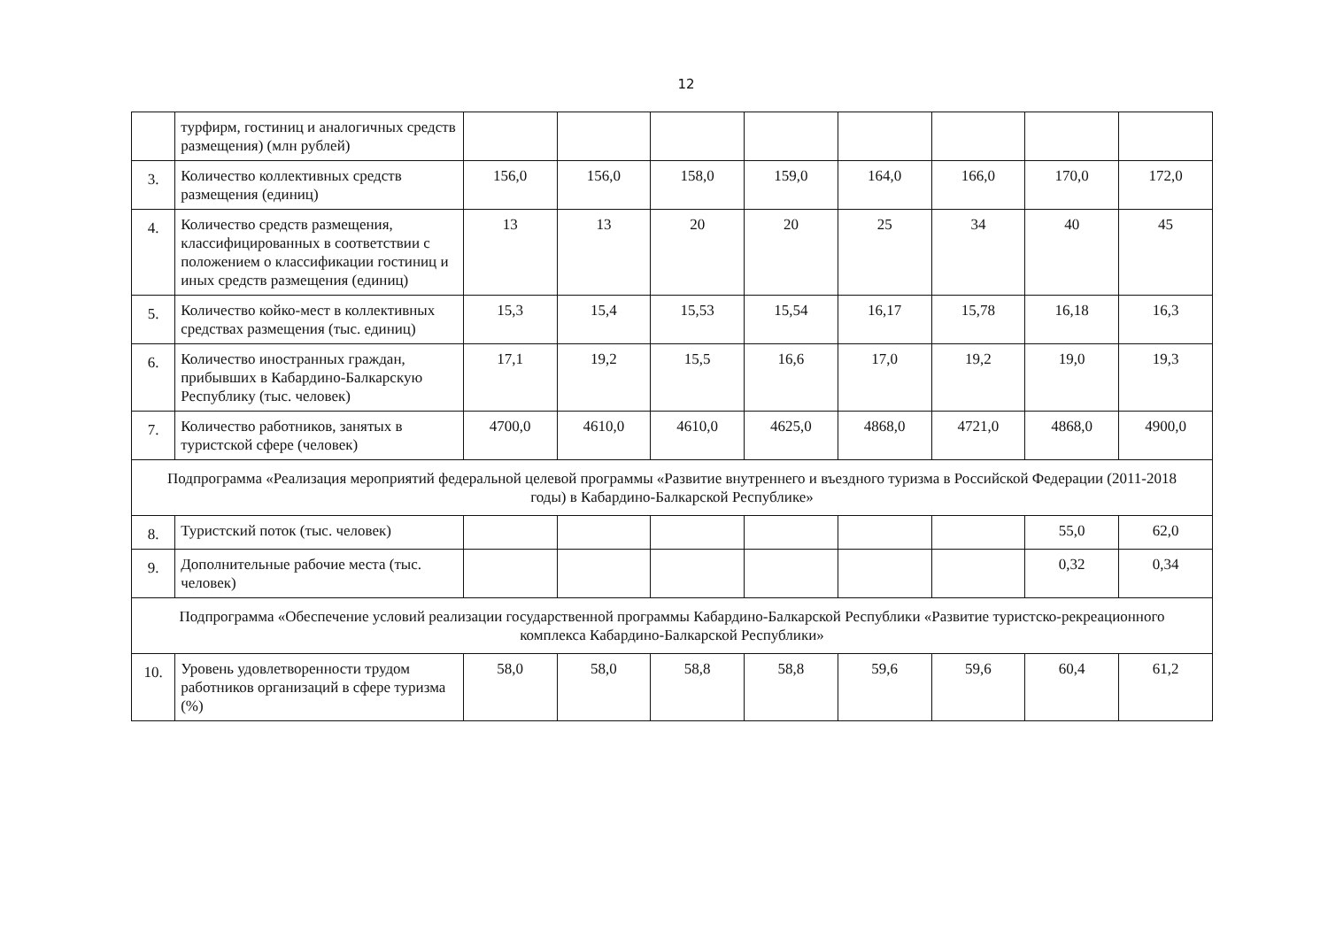12
| | турфирм, гостиниц и аналогичных средств размещения) (млн рублей) | | | | | | | | |
| 3. | Количество коллективных средств размещения (единиц) | 156,0 | 156,0 | 158,0 | 159,0 | 164,0 | 166,0 | 170,0 | 172,0 |
| 4. | Количество средств размещения, классифицированных в соответствии с положением о классификации гостиниц и иных средств размещения (единиц) | 13 | 13 | 20 | 20 | 25 | 34 | 40 | 45 |
| 5. | Количество койко-мест в коллективных средствах размещения (тыс. единиц) | 15,3 | 15,4 | 15,53 | 15,54 | 16,17 | 15,78 | 16,18 | 16,3 |
| 6. | Количество иностранных граждан, прибывших в Кабардино-Балкарскую Республику (тыс. человек) | 17,1 | 19,2 | 15,5 | 16,6 | 17,0 | 19,2 | 19,0 | 19,3 |
| 7. | Количество работников, занятых в туристской сфере (человек) | 4700,0 | 4610,0 | 4610,0 | 4625,0 | 4868,0 | 4721,0 | 4868,0 | 4900,0 |
| Подпрограмма «Реализация мероприятий федеральной целевой программы «Развитие внутреннего и въездного туризма в Российской Федерации (2011-2018 годы) в Кабардино-Балкарской Республике» | | | | | | | | | |
| 8. | Туристский поток (тыс. человек) | | | | | | | 55,0 | 62,0 |
| 9. | Дополнительные рабочие места (тыс. человек) | | | | | | | 0,32 | 0,34 |
| Подпрограмма «Обеспечение условий реализации государственной программы Кабардино-Балкарской Республики «Развитие туристско-рекреационного комплекса Кабардино-Балкарской Республики» | | | | | | | | | |
| 10. | Уровень удовлетворенности трудом работников организаций в сфере туризма (%) | 58,0 | 58,0 | 58,8 | 58,8 | 59,6 | 59,6 | 60,4 | 61,2 |